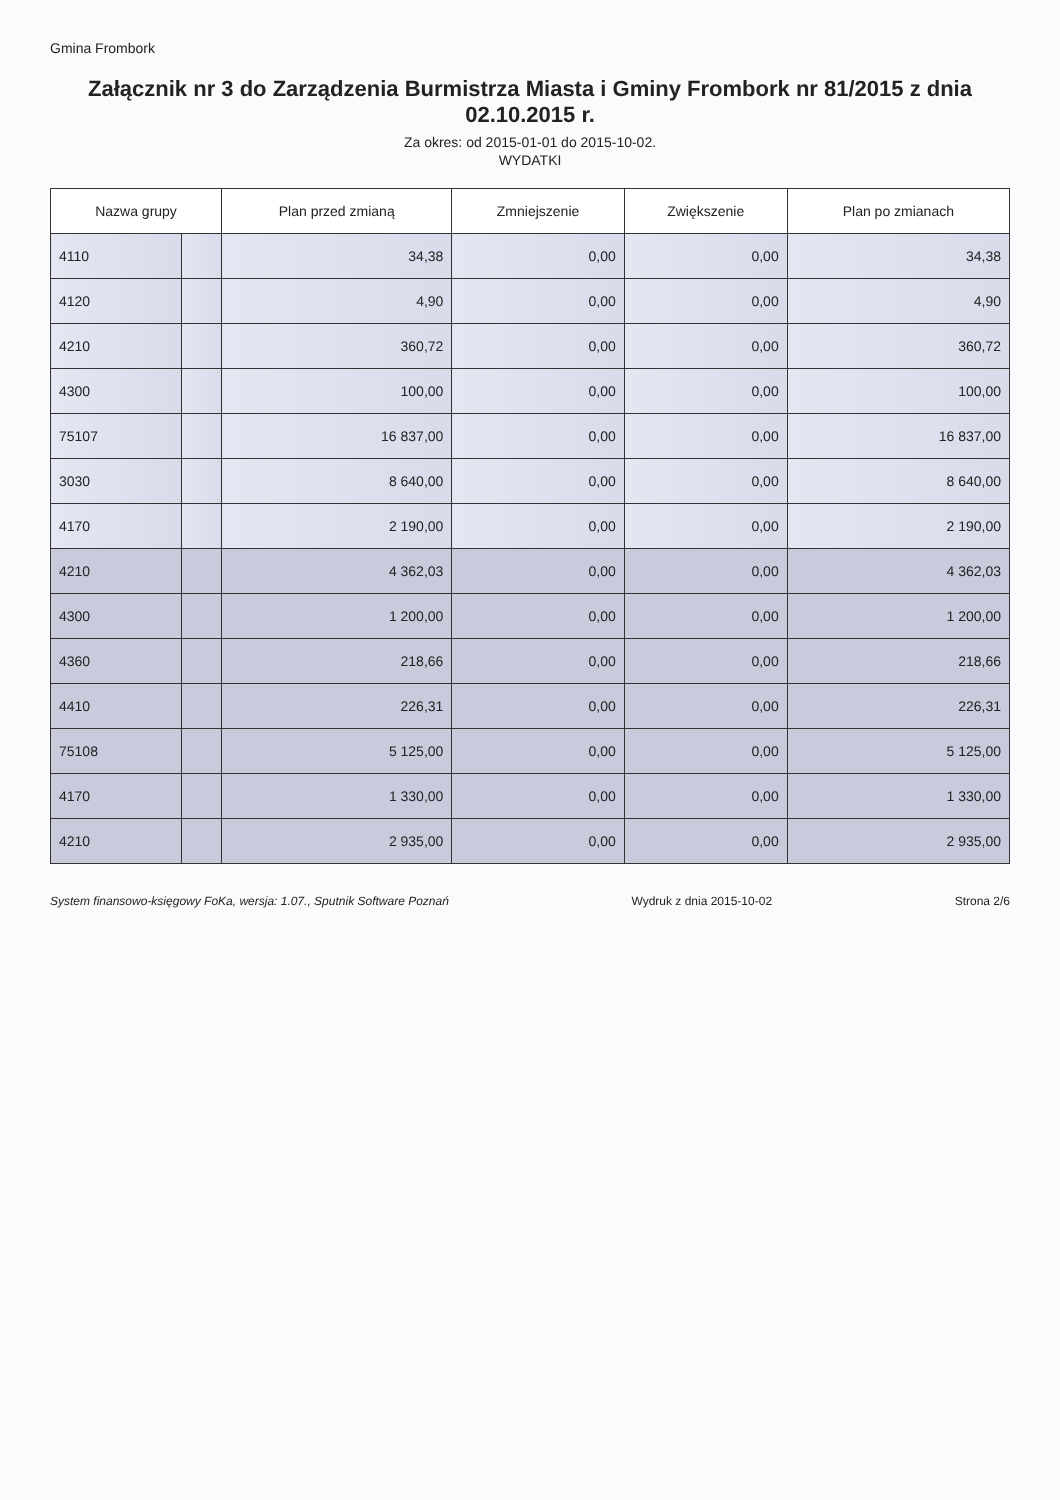Gmina Frombork
Załącznik nr 3 do Zarządzenia Burmistrza Miasta i Gminy Frombork nr 81/2015 z dnia 02.10.2015 r.
Za okres: od 2015-01-01 do 2015-10-02.
WYDATKI
| Nazwa grupy | | Plan przed zmianą | Zmniejszenie | Zwiększenie | Plan po zmianach |
| --- | --- | --- | --- | --- | --- |
| 4110 | | 34,38 | 0,00 | 0,00 | 34,38 |
| 4120 | | 4,90 | 0,00 | 0,00 | 4,90 |
| 4210 | | 360,72 | 0,00 | 0,00 | 360,72 |
| 4300 | | 100,00 | 0,00 | 0,00 | 100,00 |
| 75107 | | 16 837,00 | 0,00 | 0,00 | 16 837,00 |
| 3030 | | 8 640,00 | 0,00 | 0,00 | 8 640,00 |
| 4170 | | 2 190,00 | 0,00 | 0,00 | 2 190,00 |
| 4210 | | 4 362,03 | 0,00 | 0,00 | 4 362,03 |
| 4300 | | 1 200,00 | 0,00 | 0,00 | 1 200,00 |
| 4360 | | 218,66 | 0,00 | 0,00 | 218,66 |
| 4410 | | 226,31 | 0,00 | 0,00 | 226,31 |
| 75108 | | 5 125,00 | 0,00 | 0,00 | 5 125,00 |
| 4170 | | 1 330,00 | 0,00 | 0,00 | 1 330,00 |
| 4210 | | 2 935,00 | 0,00 | 0,00 | 2 935,00 |
System finansowo-księgowy FoKa, wersja: 1.07., Sputnik Software Poznań Wydruk z dnia 2015-10-02 Strona 2/6